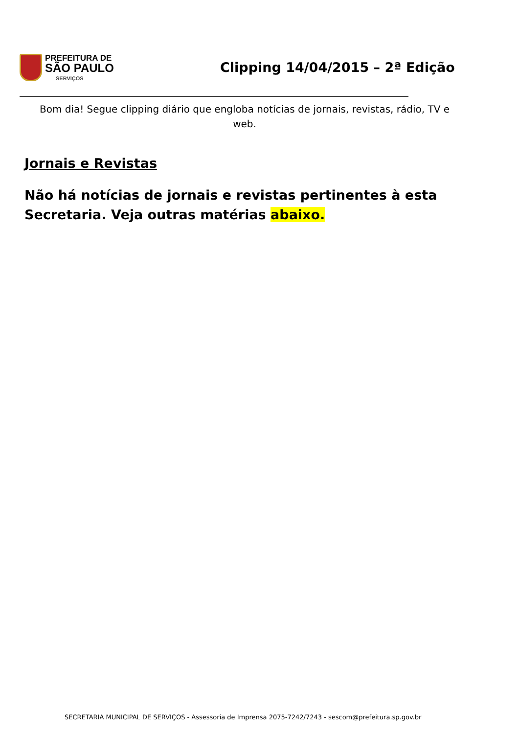PREFEITURA DE
SÃO PAULO
SERVIÇOS
Clipping 14/04/2015 – 2ª Edição
Bom dia! Segue clipping diário que engloba notícias de jornais, revistas, rádio, TV e web.
Jornais e Revistas
Não há notícias de jornais e revistas pertinentes à esta Secretaria. Veja outras matérias abaixo.
SECRETARIA MUNICIPAL DE SERVIÇOS - Assessoria de Imprensa 2075-7242/7243 - sescom@prefeitura.sp.gov.br